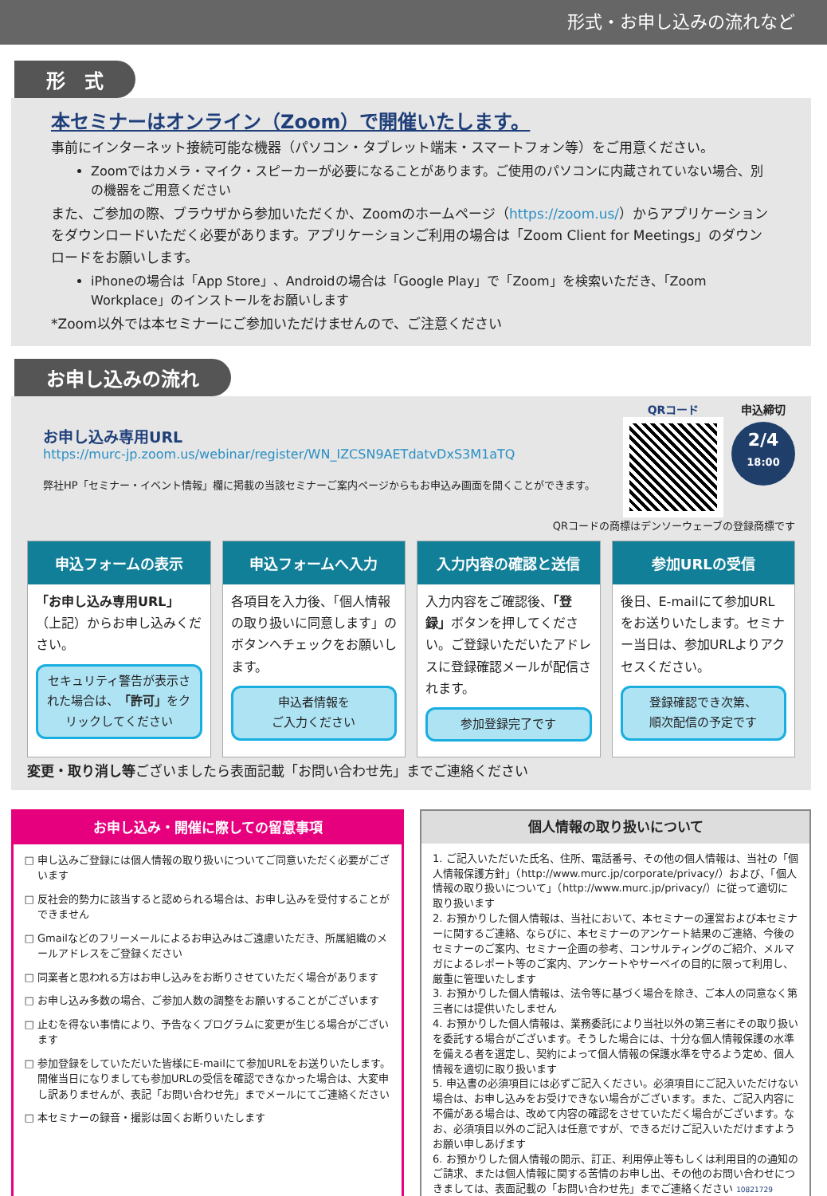形式・お申し込みの流れなど
形　式
本セミナーはオンライン（Zoom）で開催いたします。
事前にインターネット接続可能な機器（パソコン・タブレット端末・スマートフォン等）をご用意ください。
Zoomではカメラ・マイク・スピーカーが必要になることがあります。ご使用のパソコンに内蔵されていない場合、別の機器をご用意ください
また、ご参加の際、ブラウザから参加いただくか、Zoomのホームページ（https://zoom.us/）からアプリケーションをダウンロードいただく必要があります。アプリケーションご利用の場合は「Zoom Client for Meetings」のダウンロードをお願いします。
iPhoneの場合は「App Store」、Androidの場合は「Google Play」で「Zoom」を検索いただき、「Zoom Workplace」のインストールをお願いします
*Zoom以外では本セミナーにご参加いただけませんので、ご注意ください
お申し込みの流れ
お申し込み専用URL
https://murc-jp.zoom.us/webinar/register/WN_IZCSN9AETdatvDxS3M1aTQ
弊社HP「セミナー・イベント情報」欄に掲載の当該セミナーご案内ページからもお申込み画面を開くことができます。
QRコード 申込締切
2/4
18:00
QRコードの商標はデンソーウェーブの登録商標です
申込フォームの表示
「お申し込み専用URL」（上記）からお申し込みください。
セキュリティ警告が表示された場合は、「許可」をクリックしてください
申込フォームへ入力
各項目を入力後、「個人情報の取り扱いに同意します」のボタンへチェックをお願いします。
申込者情報を
ご入力ください
入力内容の確認と送信
入力内容をご確認後、「登録」ボタンを押してください。ご登録いただいたアドレスに登録確認メールが配信されます。
参加登録完了です
参加URLの受信
後日、E-mailにて参加URLをお送りいたします。セミナー当日は、参加URLよりアクセスください。
登録確認でき次第、
順次配信の予定です
変更・取り消し等ございましたら表面記載「お問い合わせ先」までご連絡ください
お申し込み・開催に際しての留意事項
申し込みご登録には個人情報の取り扱いについてご同意いただく必要がございます
反社会的勢力に該当すると認められる場合は、お申し込みを受付することができません
Gmailなどのフリーメールによるお申込みはご遠慮いただき、所属組織のメールアドレスをご登録ください
同業者と思われる方はお申し込みをお断りさせていただく場合があります
お申し込み多数の場合、ご参加人数の調整をお願いすることがございます
止むを得ない事情により、予告なくプログラムに変更が生じる場合がございます
参加登録をしていただいた皆様にE-mailにて参加URLをお送りいたします。開催当日になりましても参加URLの受信を確認できなかった場合は、大変申し訳ありませんが、表記「お問い合わせ先」までメールにてご連絡ください
本セミナーの録音・撮影は固くお断りいたします
個人情報の取り扱いについて
1. ご記入いただいた氏名、住所、電話番号、その他の個人情報は、当社の「個人情報保護方針」（http://www.murc.jp/corporate/privacy/）および、「個人情報の取り扱いについて」（http://www.murc.jp/privacy/）に従って適切に取り扱います
2. お預かりした個人情報は、当社において、本セミナーの運営および本セミナーに関するご連絡、ならびに、本セミナーのアンケート結果のご連絡、今後のセミナーのご案内、セミナー企画の参考、コンサルティングのご紹介、メルマガによるレポート等のご案内、アンケートやサーベイの目的に限って利用し、厳重に管理いたします
3. お預かりした個人情報は、法令等に基づく場合を除き、ご本人の同意なく第三者には提供いたしません
4. お預かりした個人情報は、業務委託により当社以外の第三者にその取り扱いを委託する場合がございます。そうした場合には、十分な個人情報保護の水準を備える者を選定し、契約によって個人情報の保護水準を守るよう定め、個人情報を適切に取り扱います
5. 申込書の必須項目には必ずご記入ください。必須項目にご記入いただけない場合は、お申し込みをお受けできない場合がございます。また、ご記入内容に不備がある場合は、改めて内容の確認をさせていただく場合がございます。なお、必須項目以外のご記入は任意ですが、できるだけご記入いただけますようお願い申しあげます
6. お預かりした個人情報の開示、訂正、利用停止等もしくは利用目的の通知のご請求、または個人情報に関する苦情のお申し出、その他のお問い合わせにつきましては、表面記載の「お問い合わせ先」までご連絡ください 10821729